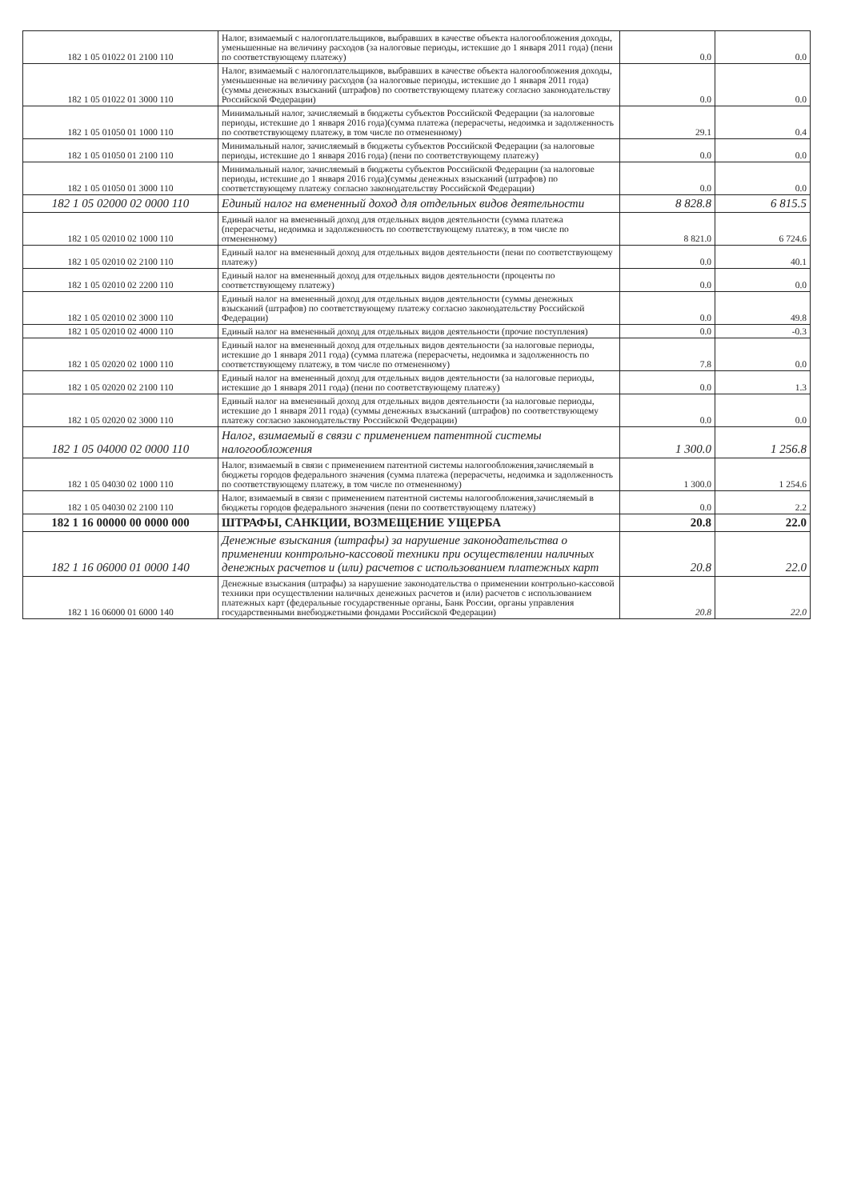| 182 1 05 01022 01 2100 110 | Налог, взимаемый с налогоплательщиков, выбравших в качестве объекта налогообложения доходы, уменьшенные на величину расходов (за налоговые периоды, истекшие до 1 января 2011 года) (пени по соответствующему платежу) | 0.0 | 0.0 |
| 182 1 05 01022 01 3000 110 | Налог, взимаемый с налогоплательщиков, выбравших в качестве объекта налогообложения доходы, уменьшенные на величину расходов (за налоговые периоды, истекшие до 1 января 2011 года) (суммы денежных взысканий (штрафов) по соответствующему платежу согласно законодательству Российской Федерации) | 0.0 | 0.0 |
| 182 1 05 01050 01 1000 110 | Минимальный налог, зачисляемый в бюджеты субъектов Российской Федерации (за налоговые периоды, истекшие до 1 января 2016 года)(сумма платежа (перерасчеты, недоимка и задолженность по соответствующему платежу, в том числе по отмененному) | 29.1 | 0.4 |
| 182 1 05 01050 01 2100 110 | Минимальный налог, зачисляемый в бюджеты субъектов Российской Федерации (за налоговые периоды, истекшие до 1 января 2016 года) (пени по соответствующему платежу) | 0.0 | 0.0 |
| 182 1 05 01050 01 3000 110 | Минимальный налог, зачисляемый в бюджеты субъектов Российской Федерации (за налоговые периоды, истекшие до 1 января 2016 года)(суммы денежных взысканий (штрафов) по соответствующему платежу согласно законодательству Российской Федерации) | 0.0 | 0.0 |
| 182 1 05 02000 02 0000 110 | Единый налог на вмененный доход для отдельных видов деятельности | 8 828.8 | 6 815.5 |
| 182 1 05 02010 02 1000 110 | Единый налог на вмененный доход для отдельных видов деятельности (сумма платежа (перерасчеты, недоимка и задолженность по соответствующему платежу, в том числе по отмененному) | 8 821.0 | 6 724.6 |
| 182 1 05 02010 02 2100 110 | Единый налог на вмененный доход для отдельных видов деятельности (пени по соответствующему платежу) | 0.0 | 40.1 |
| 182 1 05 02010 02 2200 110 | Единый налог на вмененный доход для отдельных видов деятельности (проценты по соответствующему платежу) | 0.0 | 0.0 |
| 182 1 05 02010 02 3000 110 | Единый налог на вмененный доход для отдельных видов деятельности (суммы денежных взысканий (штрафов) по соответствующему платежу согласно законодательству Российской Федерации) | 0.0 | 49.8 |
| 182 1 05 02010 02 4000 110 | Единый налог на вмененный доход для отдельных видов деятельности (прочие поступления) | 0.0 | -0.3 |
| 182 1 05 02020 02 1000 110 | Единый налог на вмененный доход для отдельных видов деятельности (за налоговые периоды, истекшие до 1 января 2011 года) (сумма платежа (перерасчеты, недоимка и задолженность по соответствующему платежу, в том числе по отмененному) | 7.8 | 0.0 |
| 182 1 05 02020 02 2100 110 | Единый налог на вмененный доход для отдельных видов деятельности (за налоговые периоды, истекшие до 1 января 2011 года) (пени по соответствующему платежу) | 0.0 | 1.3 |
| 182 1 05 02020 02 3000 110 | Единый налог на вмененный доход для отдельных видов деятельности (за налоговые периоды, истекшие до 1 января 2011 года) (суммы денежных взысканий (штрафов) по соответствующему платежу согласно законодательству Российской Федерации) | 0.0 | 0.0 |
| 182 1 05 04000 02 0000 110 | Налог, взимаемый в связи с применением патентной системы налогообложения | 1 300.0 | 1 256.8 |
| 182 1 05 04030 02 1000 110 | Налог, взимаемый в связи с применением патентной системы налогообложения,зачисляемый в бюджеты городов федерального значения (сумма платежа (перерасчеты, недоимка и задолженность по соответствующему платежу, в том числе по отмененному) | 1 300.0 | 1 254.6 |
| 182 1 05 04030 02 2100 110 | Налог, взимаемый в связи с применением патентной системы налогообложения,зачисляемый в бюджеты городов федерального значения (пени по соответствующему платежу) | 0.0 | 2.2 |
| 182 1 16 00000 00 0000 000 | ШТРАФЫ, САНКЦИИ, ВОЗМЕЩЕНИЕ УЩЕРБА | 20.8 | 22.0 |
| 182 1 16 06000 01 0000 140 | Денежные взыскания (штрафы) за нарушение законодательства о применении контрольно-кассовой техники при осуществлении наличных денежных расчетов и (или) расчетов с использованием платежных карт | 20.8 | 22.0 |
| 182 1 16 06000 01 6000 140 | Денежные взыскания (штрафы) за нарушение законодательства о применении контрольно-кассовой техники при осуществлении наличных денежных расчетов и (или) расчетов с использованием платежных карт (федеральные государственные органы, Банк России, органы управления государственными внебюджетными фондами Российской Федерации) | 20.8 | 22.0 |